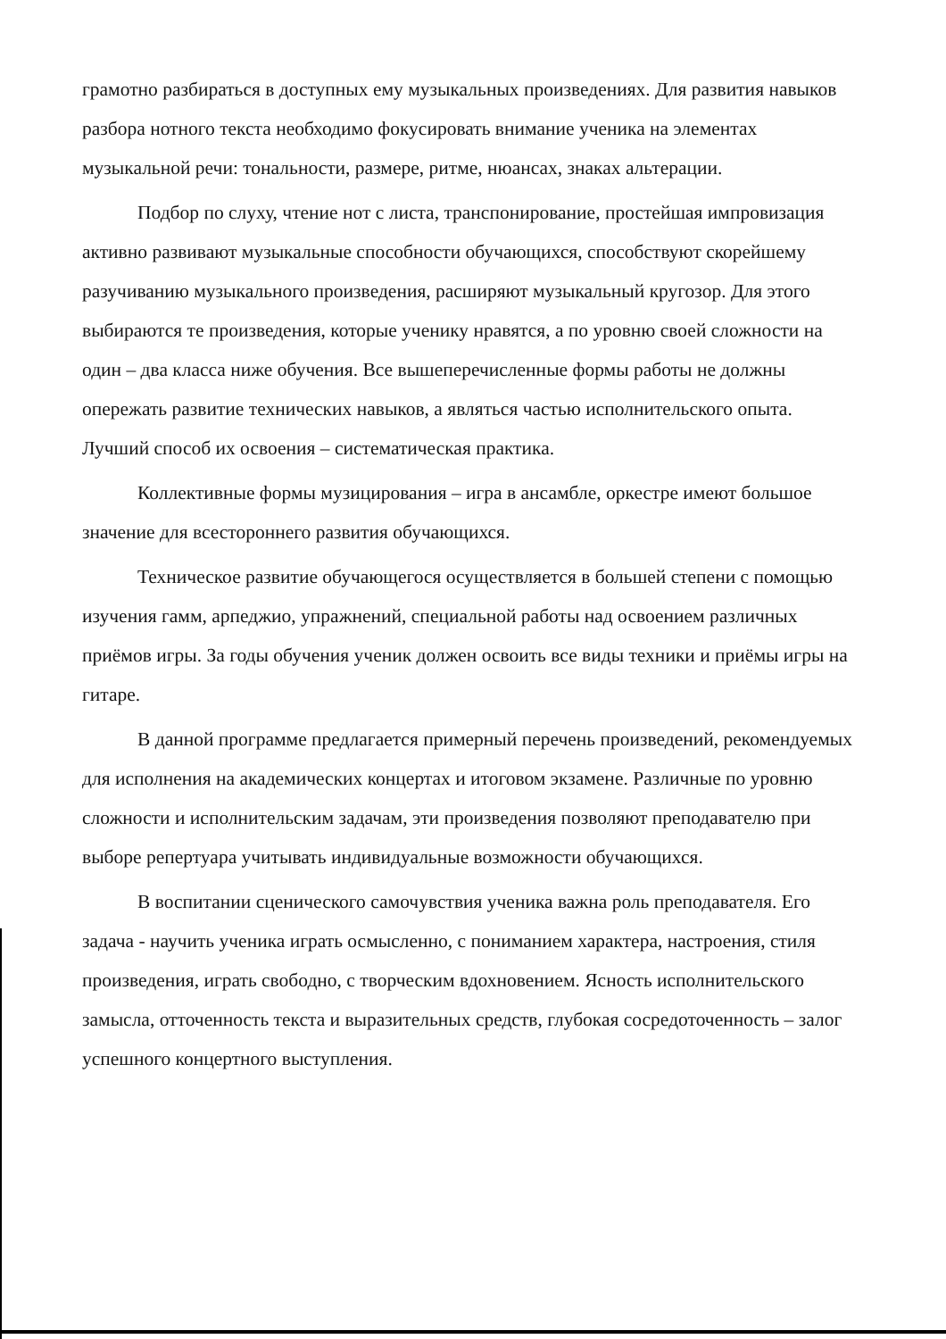грамотно разбираться в доступных ему музыкальных произведениях. Для развития навыков разбора нотного текста необходимо фокусировать внимание ученика на элементах музыкальной речи: тональности, размере, ритме, нюансах, знаках альтерации.
Подбор по слуху, чтение нот с листа, транспонирование, простейшая импровизация активно развивают музыкальные способности обучающихся, способствуют скорейшему разучиванию музыкального произведения, расширяют музыкальный кругозор. Для этого выбираются те произведения, которые ученику нравятся, а по уровню своей сложности на один – два класса ниже обучения. Все вышеперечисленные формы работы не должны опережать развитие технических навыков, а являться частью исполнительского опыта. Лучший способ их освоения – систематическая практика.
Коллективные формы музицирования – игра в ансамбле, оркестре имеют большое значение для всестороннего развития обучающихся.
Техническое развитие обучающегося осуществляется в большей степени с помощью изучения гамм, арпеджио, упражнений, специальной работы над освоением различных приёмов игры. За годы обучения ученик должен освоить все виды техники и приёмы игры на гитаре.
В данной программе предлагается примерный перечень произведений, рекомендуемых для исполнения на академических концертах и итоговом экзамене. Различные по уровню сложности и исполнительским задачам, эти произведения позволяют преподавателю при выборе репертуара учитывать индивидуальные возможности обучающихся.
В воспитании сценического самочувствия ученика важна роль преподавателя. Его задача - научить ученика играть осмысленно, с пониманием характера, настроения, стиля произведения, играть свободно, с творческим вдохновением. Ясность исполнительского замысла, отточенность текста и выразительных средств, глубокая сосредоточенность – залог успешного концертного выступления.